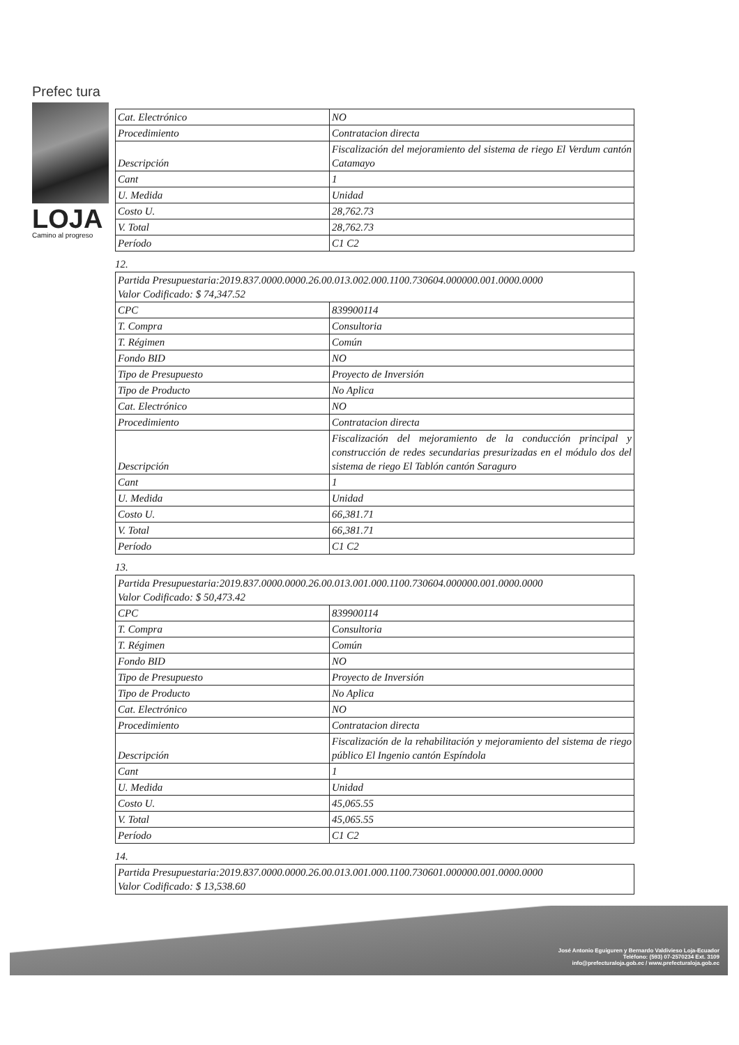Prefec tura
LOJA
Camino al progreso
| Cat. Electrónico | NO |
| Procedimiento | Contratacion directa |
| Descripción | Fiscalización del mejoramiento del sistema de riego El Verdum cantón Catamayo |
| Cant | 1 |
| U. Medida | Unidad |
| Costo U. | 28,762.73 |
| V. Total | 28,762.73 |
| Período | C1 C2 |
12.
| Partida Presupuestaria:2019.837.0000.0000.26.00.013.002.000.1100.730604.000000.001.0000.0000 Valor Codificado: $ 74,347.52 | |
| CPC | 839900114 |
| T. Compra | Consultoria |
| T. Régimen | Común |
| Fondo BID | NO |
| Tipo de Presupuesto | Proyecto de Inversión |
| Tipo de Producto | No Aplica |
| Cat. Electrónico | NO |
| Procedimiento | Contratacion directa |
| Descripción | Fiscalización del mejoramiento de la conducción principal y construcción de redes secundarias presurizadas en el módulo dos del sistema de riego El Tablón cantón Saraguro |
| Cant | 1 |
| U. Medida | Unidad |
| Costo U. | 66,381.71 |
| V. Total | 66,381.71 |
| Período | C1 C2 |
13.
| Partida Presupuestaria:2019.837.0000.0000.26.00.013.001.000.1100.730604.000000.001.0000.0000 Valor Codificado: $ 50,473.42 | |
| CPC | 839900114 |
| T. Compra | Consultoria |
| T. Régimen | Común |
| Fondo BID | NO |
| Tipo de Presupuesto | Proyecto de Inversión |
| Tipo de Producto | No Aplica |
| Cat. Electrónico | NO |
| Procedimiento | Contratacion directa |
| Descripción | Fiscalización de la rehabilitación y mejoramiento del sistema de riego público El Ingenio cantón Espíndola |
| Cant | 1 |
| U. Medida | Unidad |
| Costo U. | 45,065.55 |
| V. Total | 45,065.55 |
| Período | C1 C2 |
14.
| Partida Presupuestaria:2019.837.0000.0000.26.00.013.001.000.1100.730601.000000.001.0000.0000 Valor Codificado: $ 13,538.60 |
José Antonio Eguiguren y Bernardo Valdivieso Loja-Ecuador
Teléfono: (593) 07-2570234 Ext. 3109
info@prefecturaloja.gob.ec / www.prefecturaloja.gob.ec